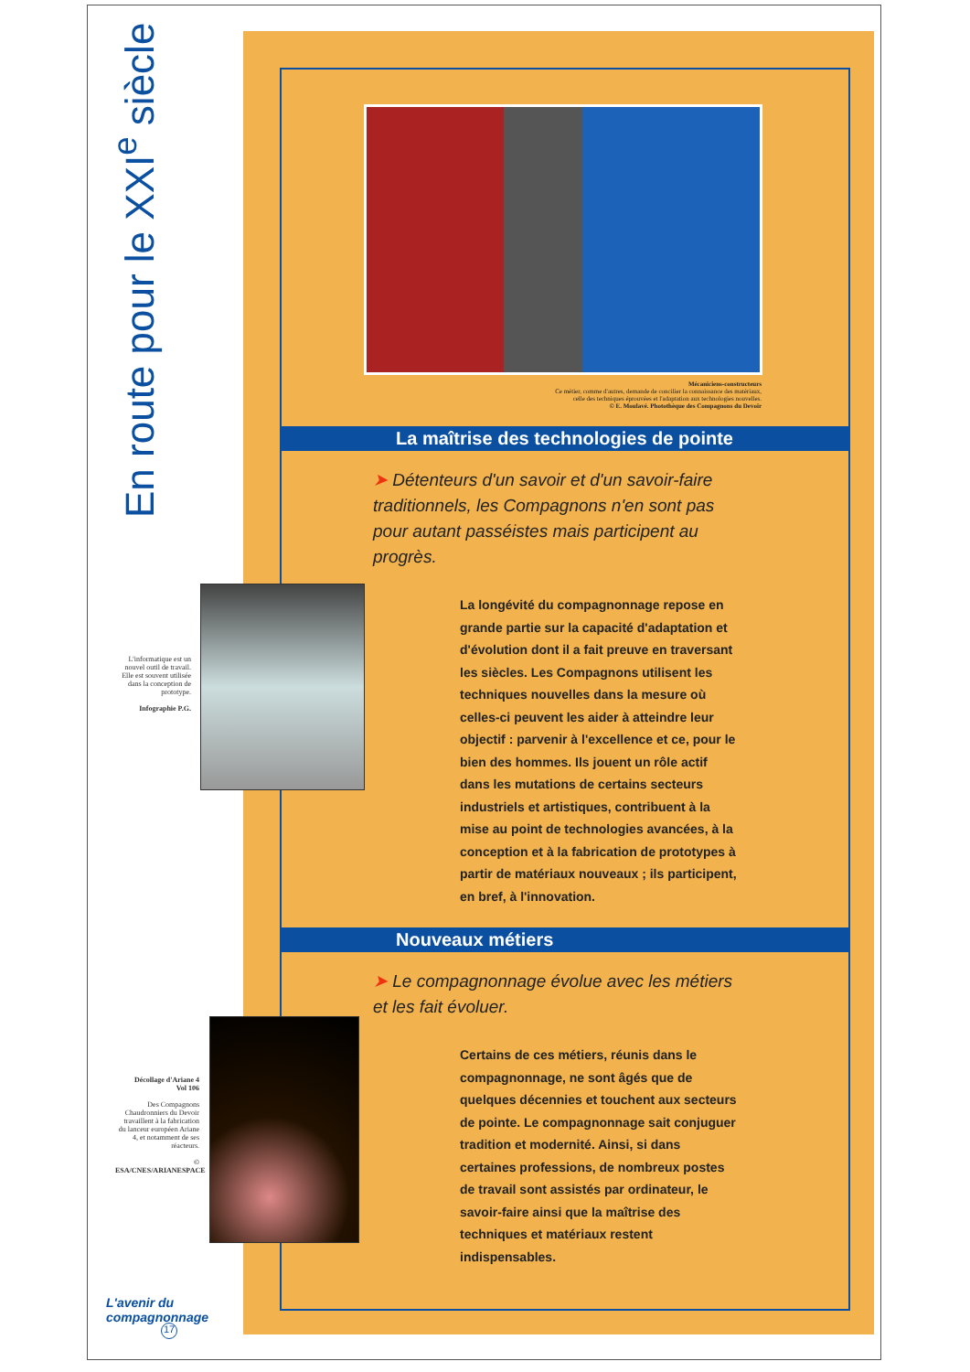En route pour le XXI<sup>e</sup> siècle
L'informatique est un nouvel outil de travail. Elle est souvent utilisée dans la conception de prototype.
Infographie P.G.
Décollage d'Ariane 4
Vol 106
Des Compagnons Chaudronniers du Devoir travaillent à la fabrication du lanceur européen Ariane 4, et notamment de ses réacteurs.
© ESA/CNES/ARIANESPACE
L'avenir du compagnonnage
17
Mécaniciens-constructeurs
Ce métier, comme d'autres, demande de concilier la connaissance des matériaux,
celle des techniques éprouvées et l'adaptation aux technologies nouvelles.
© E. Moulavé. Photothèque des Compagnons du Devoir
La maîtrise des technologies de pointe
➤ Détenteurs d'un savoir et d'un savoir-faire traditionnels, les Compagnons n'en sont pas pour autant passéistes mais participent au progrès.
La longévité du compagnonnage repose en grande partie sur la capacité d'adaptation et d'évolution dont il a fait preuve en traversant les siècles. Les Compagnons utilisent les techniques nouvelles dans la mesure où celles-ci peuvent les aider à atteindre leur objectif : parvenir à l'excellence et ce, pour le bien des hommes. Ils jouent un rôle actif dans les mutations de certains secteurs industriels et artistiques, contribuent à la mise au point de technologies avancées, à la conception et à la fabrication de prototypes à partir de matériaux nouveaux ; ils participent, en bref, à l'innovation.
Nouveaux métiers
➤ Le compagnonnage évolue avec les métiers et les fait évoluer.
Certains de ces métiers, réunis dans le compagnonnage, ne sont âgés que de quelques décennies et touchent aux secteurs de pointe. Le compagnonnage sait conjuguer tradition et modernité. Ainsi, si dans certaines professions, de nombreux postes de travail sont assistés par ordinateur, le savoir-faire ainsi que la maîtrise des techniques et matériaux restent indispensables.